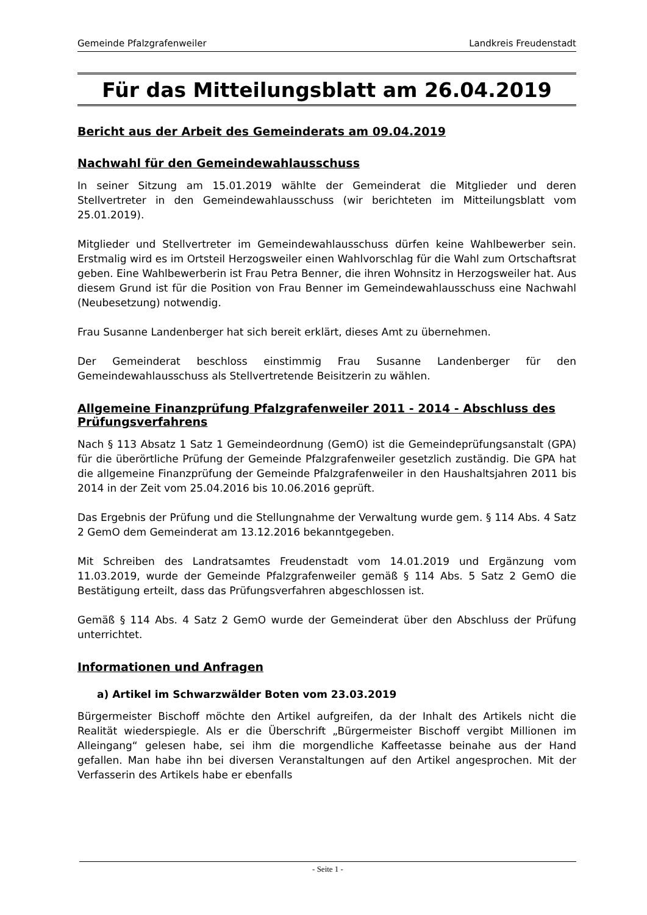Gemeinde Pfalzgrafenweiler Landkreis Freudenstadt
Für das Mitteilungsblatt am 26.04.2019
Bericht aus der Arbeit des Gemeinderats am 09.04.2019
Nachwahl für den Gemeindewahlausschuss
In seiner Sitzung am 15.01.2019 wählte der Gemeinderat die Mitglieder und deren Stellvertreter in den Gemeindewahlausschuss (wir berichteten im Mitteilungsblatt vom 25.01.2019).
Mitglieder und Stellvertreter im Gemeindewahlausschuss dürfen keine Wahlbewerber sein. Erstmalig wird es im Ortsteil Herzogsweiler einen Wahlvorschlag für die Wahl zum Ortschaftsrat geben. Eine Wahlbewerberin ist Frau Petra Benner, die ihren Wohnsitz in Herzogsweiler hat. Aus diesem Grund ist für die Position von Frau Benner im Gemeindewahlausschuss eine Nachwahl (Neubesetzung) notwendig.
Frau Susanne Landenberger hat sich bereit erklärt, dieses Amt zu übernehmen.
Der Gemeinderat beschloss einstimmig Frau Susanne Landenberger für den Gemeindewahlausschuss als Stellvertretende Beisitzerin zu wählen.
Allgemeine Finanzprüfung Pfalzgrafenweiler 2011 - 2014 - Abschluss des Prüfungsverfahrens
Nach § 113 Absatz 1 Satz 1 Gemeindeordnung (GemO) ist die Gemeindeprüfungsanstalt (GPA) für die überörtliche Prüfung der Gemeinde Pfalzgrafenweiler gesetzlich zuständig. Die GPA hat die allgemeine Finanzprüfung der Gemeinde Pfalzgrafenweiler in den Haushaltsjahren 2011 bis 2014 in der Zeit vom 25.04.2016 bis 10.06.2016 geprüft.
Das Ergebnis der Prüfung und die Stellungnahme der Verwaltung wurde gem. § 114 Abs. 4 Satz 2 GemO dem Gemeinderat am 13.12.2016 bekanntgegeben.
Mit Schreiben des Landratsamtes Freudenstadt vom 14.01.2019 und Ergänzung vom 11.03.2019, wurde der Gemeinde Pfalzgrafenweiler gemäß § 114 Abs. 5 Satz 2 GemO die Bestätigung erteilt, dass das Prüfungsverfahren abgeschlossen ist.
Gemäß § 114 Abs. 4 Satz 2 GemO wurde der Gemeinderat über den Abschluss der Prüfung unterrichtet.
Informationen und Anfragen
a) Artikel im Schwarzwälder Boten vom 23.03.2019
Bürgermeister Bischoff möchte den Artikel aufgreifen, da der Inhalt des Artikels nicht die Realität wiederspiegle. Als er die Überschrift „Bürgermeister Bischoff vergibt Millionen im Alleingang“ gelesen habe, sei ihm die morgendliche Kaffeetasse beinahe aus der Hand gefallen. Man habe ihn bei diversen Veranstaltungen auf den Artikel angesprochen. Mit der Verfasserin des Artikels habe er ebenfalls
- Seite 1 -